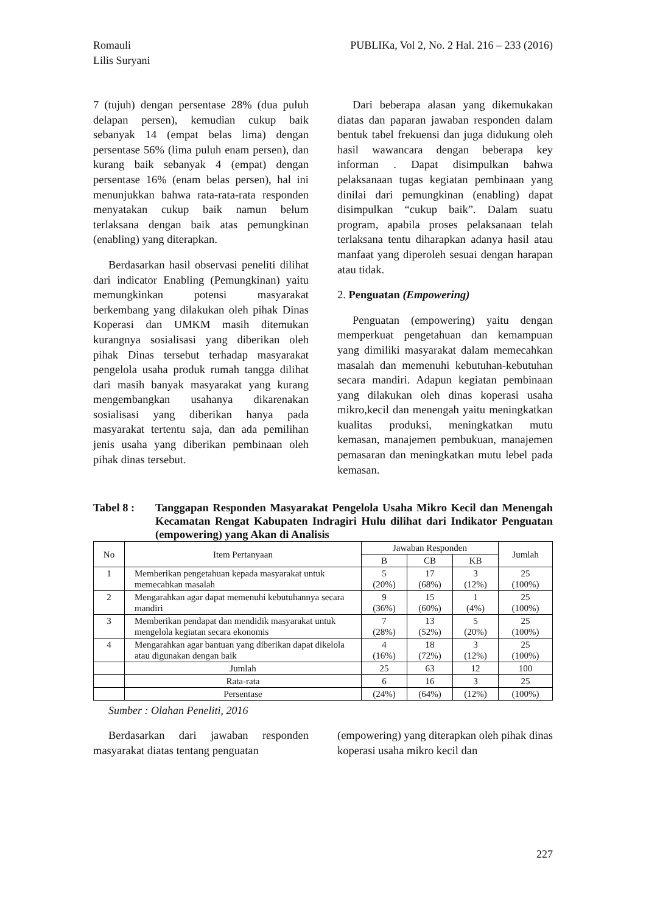Romauli
Lilis Suryani
PUBLIKa, Vol 2, No. 2 Hal. 216 – 233 (2016)
7 (tujuh) dengan persentase 28% (dua puluh delapan persen), kemudian cukup baik sebanyak 14 (empat belas lima) dengan persentase 56% (lima puluh enam persen), dan kurang baik sebanyak 4 (empat) dengan persentase 16% (enam belas persen), hal ini menunjukkan bahwa rata-rata-rata responden menyatakan cukup baik namun belum terlaksana dengan baik atas pemungkinan (enabling) yang diterapkan.
Berdasarkan hasil observasi peneliti dilihat dari indicator Enabling (Pemungkinan) yaitu memungkinkan potensi masyarakat berkembang yang dilakukan oleh pihak Dinas Koperasi dan UMKM masih ditemukan kurangnya sosialisasi yang diberikan oleh pihak Dinas tersebut terhadap masyarakat pengelola usaha produk rumah tangga dilihat dari masih banyak masyarakat yang kurang mengembangkan usahanya dikarenakan sosialisasi yang diberikan hanya pada masyarakat tertentu saja, dan ada pemilihan jenis usaha yang diberikan pembinaan oleh pihak dinas tersebut.
Dari beberapa alasan yang dikemukakan diatas dan paparan jawaban responden dalam bentuk tabel frekuensi dan juga didukung oleh hasil wawancara dengan beberapa key informan . Dapat disimpulkan bahwa pelaksanaan tugas kegiatan pembinaan yang dinilai dari pemungkinan (enabling) dapat disimpulkan “cukup baik”. Dalam suatu program, apabila proses pelaksanaan telah terlaksana tentu diharapkan adanya hasil atau manfaat yang diperoleh sesuai dengan harapan atau tidak.
2. Penguatan (Empowering)
Penguatan (empowering) yaitu dengan memperkuat pengetahuan dan kemampuan yang dimiliki masyarakat dalam memecahkan masalah dan memenuhi kebutuhan-kebutuhan secara mandiri. Adapun kegiatan pembinaan yang dilakukan oleh dinas koperasi usaha mikro,kecil dan menengah yaitu meningkatkan kualitas produksi, meningkatkan mutu kemasan, manajemen pembukuan, manajemen pemasaran dan meningkatkan mutu lebel pada kemasan.
Tabel 8 : Tanggapan Responden Masyarakat Pengelola Usaha Mikro Kecil dan Menengah Kecamatan Rengat Kabupaten Indragiri Hulu dilihat dari Indikator Penguatan (empowering) yang Akan di Analisis
| No | Item Pertanyaan | Jawaban Responden | | | Jumlah |
| --- | --- | --- | --- | --- | --- |
| | | B | CB | KB | |
| 1 | Memberikan pengetahuan kepada masyarakat untuk memecahkan masalah | 5 (20%) | 17 (68%) | 3 (12%) | 25 (100%) |
| 2 | Mengarahkan agar dapat memenuhi kebutuhannya secara mandiri | 9 (36%) | 15 (60%) | 1 (4%) | 25 (100%) |
| 3 | Memberikan pendapat dan mendidik masyarakat untuk mengelola kegiatan secara ekonomis | 7 (28%) | 13 (52%) | 5 (20%) | 25 (100%) |
| 4 | Mengarahkan agar bantuan yang diberikan dapat dikelola atau digunakan dengan baik | 4 (16%) | 18 (72%) | 3 (12%) | 25 (100%) |
| | Jumlah | 25 | 63 | 12 | 100 |
| | Rata-rata | 6 | 16 | 3 | 25 |
| | Persentase | (24%) | (64%) | (12%) | (100%) |
Sumber : Olahan Peneliti, 2016
Berdasarkan dari jawaban responden masyarakat diatas tentang penguatan
(empowering) yang diterapkan oleh pihak dinas koperasi usaha mikro kecil dan
227